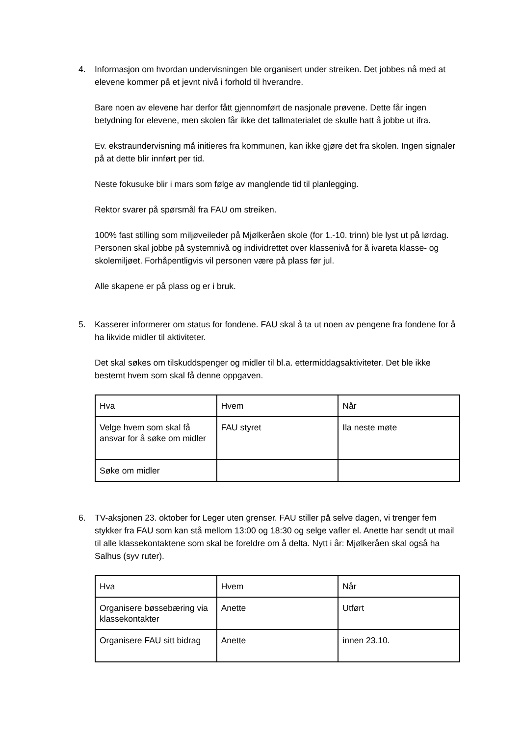4. Informasjon om hvordan undervisningen ble organisert under streiken. Det jobbes nå med at elevene kommer på et jevnt nivå i forhold til hverandre.
Bare noen av elevene har derfor fått gjennomført de nasjonale prøvene. Dette får ingen betydning for elevene, men skolen får ikke det tallmaterialet de skulle hatt å jobbe ut ifra.
Ev. ekstraundervisning må initieres fra kommunen, kan ikke gjøre det fra skolen. Ingen signaler på at dette blir innført per tid.
Neste fokusuke blir i mars som følge av manglende tid til planlegging.
Rektor svarer på spørsmål fra FAU om streiken.
100% fast stilling som miljøveileder på Mjølkeråen skole (for 1.-10. trinn) ble lyst ut på lørdag. Personen skal jobbe på systemnivå og individrettet over klassenivå for å ivareta klasse- og skolemiljøet. Forhåpentligvis vil personen være på plass før jul.
Alle skapene er på plass og er i bruk.
5. Kasserer informerer om status for fondene. FAU skal å ta ut noen av pengene fra fondene for å ha likvide midler til aktiviteter.
Det skal søkes om tilskuddspenger og midler til bl.a. ettermiddagsaktiviteter. Det ble ikke bestemt hvem som skal få denne oppgaven.
| Hva | Hvem | Når |
| Velge hvem som skal få ansvar for å søke om midler | FAU styret | Ila neste møte |
| Søke om midler | | |
6. TV-aksjonen 23. oktober for Leger uten grenser. FAU stiller på selve dagen, vi trenger fem stykker fra FAU som kan stå mellom 13:00 og 18:30 og selge vafler el. Anette har sendt ut mail til alle klassekontaktene som skal be foreldre om å delta. Nytt i år: Mjølkeråen skal også ha Salhus (syv ruter).
| Hva | Hvem | Når |
| Organisere bøssebæring via klassekontakter | Anette | Utført |
| Organisere FAU sitt bidrag | Anette | innen 23.10. |